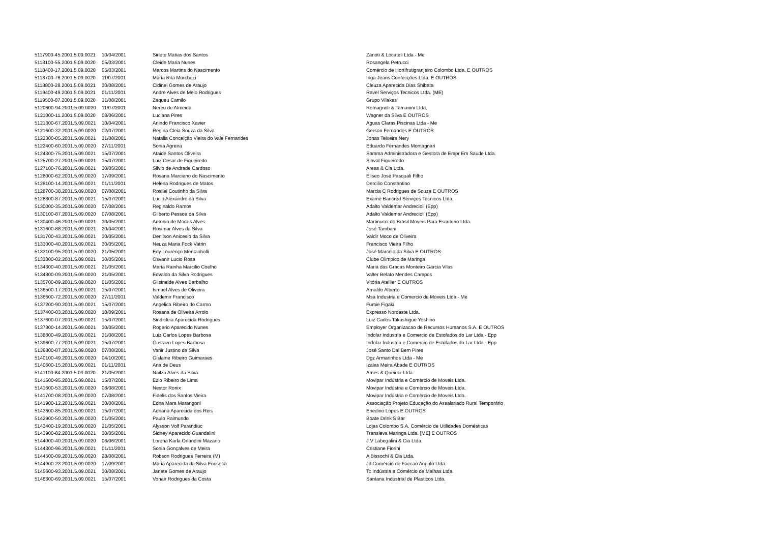| 5117900-45.2001.5.09.0021 | 10/04/2001 | Sirlete Matias dos Santos | Zanoti & Locateli Ltda - Me |
| 5118100-55.2001.5.09.0020 | 05/03/2001 | Cleide Maria Nunes | Rosangela Petrucci |
| 5118400-17.2001.5.09.0020 | 05/03/2001 | Marcos Martins do Nascimento | Comércio de Hortifrutigranjeiro Colombo Ltda. E OUTROS |
| 5118700-76.2001.5.09.0020 | 11/07/2001 | Maria Rita Morchezi | Inga Jeans Confecções Ltda. E OUTROS |
| 5118800-28.2001.5.09.0021 | 30/08/2001 | Cidinei Gomes de Araujo | Cleuza Aparecida Dias Shibata |
| 5119400-49.2001.5.09.0021 | 01/11/2001 | Andre Alves de Melo Rodrigues | Ravel Serviços Tecnicos Ltda. (ME) |
| 5119500-07.2001.5.09.0020 | 31/08/2001 | Zaqueu Camilo | Grupo Vilakas |
| 5120600-94.2001.5.09.0020 | 11/07/2001 | Nereu de Almeida | Romagnoli & Tamanini Ltda. |
| 5121000-11.2001.5.09.0020 | 08/06/2001 | Luciana Pires | Wagner da Silva E OUTROS |
| 5121300-67.2001.5.09.0021 | 10/04/2001 | Arlindo Francisco Xavier | Aguas Claras Piscinas Ltda - Me |
| 5121600-32.2001.5.09.0020 | 02/07/2001 | Regina Cleia Souza da Silva | Gerson Fernandes E OUTROS |
| 5122300-05.2001.5.09.0021 | 31/08/2001 | Natalia Conceição Vieira do Vale Fernandes | Jonas Teixeira Nery |
| 5122400-60.2001.5.09.0020 | 27/11/2001 | Sonia Agreira | Eduardo Fernandes Montagnari |
| 5124300-75.2001.5.09.0021 | 15/07/2001 | Ataide Santos Oliveira | Samma Administradora e Gestora de Empr Em Saude Ltda. |
| 5125700-27.2001.5.09.0021 | 15/07/2001 | Luiz Cesar de Figueiredo | Sinval Figueiredo |
| 5127100-76.2001.5.09.0021 | 30/05/2001 | Silvio de Andrade Cardoso | Areas & Cia Ltda. |
| 5128000-62.2001.5.09.0020 | 17/09/2001 | Rosana Marciano do Nascimento | Eliseo José Pasquali Filho |
| 5128100-14.2001.5.09.0021 | 01/11/2001 | Helena Rodrigues de Matos | Dercilio Constantino |
| 5128700-38.2001.5.09.0020 | 07/08/2001 | Rosilei Coutinho da Silva | Marcia C Rodrigues de Souza E OUTROS |
| 5128800-87.2001.5.09.0021 | 15/07/2001 | Lucio Alexandre da Silva | Exame Bancred Serviços Tecnicos Ltda. |
| 5130000-35.2001.5.09.0020 | 07/08/2001 | Reginaldo Ramos | Adalto Valdemar Andrecioli (Epp) |
| 5130100-87.2001.5.09.0020 | 07/08/2001 | Gilberto Pessoa da Silva | Adalto Valdemar Andrecioli (Epp) |
| 5130400-46.2001.5.09.0021 | 30/05/2001 | Antonio de Morais Alves | Martinucci do Brasil Moveis Para Escritorio Ltda. |
| 5131600-88.2001.5.09.0021 | 20/04/2001 | Rosimar Alves da Silva | José Tambani |
| 5131700-43.2001.5.09.0021 | 30/05/2001 | Denilson Anicesio da Silva | Valdir Moco de Oliveira |
| 5133000-40.2001.5.09.0021 | 30/05/2001 | Neuza Maria Fock Vatrin | Francisco Vieira Filho |
| 5133100-95.2001.5.09.0020 | 21/05/2001 | Edy Lourenço Montanholli | José Marcelo da Silva E OUTROS |
| 5133300-02.2001.5.09.0021 | 30/05/2001 | Osvanir Lucio Rosa | Clube Olimpico de Maringa |
| 5134300-40.2001.5.09.0021 | 21/05/2001 | Maria Rainha Marcilio Coelho | Maria das Gracas Monteiro Garcia Vilas |
| 5134800-09.2001.5.09.0020 | 21/05/2001 | Edvaldo da Silva Rodrigues | Valter Belato Mendes Campos |
| 5135700-89.2001.5.09.0020 | 01/05/2001 | Gilsineide Alves Barbalho | Vitória Atellier E OUTROS |
| 5136500-17.2001.5.09.0021 | 15/07/2001 | Ismael Alves de Oliveira | Arnaldo Alberto |
| 5136600-72.2001.5.09.0020 | 27/11/2001 | Valdemir Francisco | Msa Industria e Comercio de Moveis Ltda - Me |
| 5137200-90.2001.5.09.0021 | 15/07/2001 | Angelica Ribeiro do Carmo | Fumie Figaki |
| 5137400-03.2001.5.09.0020 | 18/09/2001 | Rosana de Oliveira Arroio | Expresso Nordeste Ltda. |
| 5137600-07.2001.5.09.0021 | 15/07/2001 | Sindicleia Aparecida Rodrigues | Luiz Carlos Takashigue Yoshino |
| 5137800-14.2001.5.09.0021 | 30/05/2001 | Rogerio Aparecido Nunes | Employer Organizacao de Recursos Humanos S.A. E OUTROS |
| 5138800-49.2001.5.09.0021 | 31/08/2001 | Luiz Carlos Lopes Barbosa | Indolar Industria e Comercio de Estofados do Lar Ltda - Epp |
| 5139600-77.2001.5.09.0021 | 15/07/2001 | Gustavo Lopes Barbosa | Indolar Industria e Comercio de Estofados do Lar Ltda - Epp |
| 5139800-87.2001.5.09.0020 | 07/08/2001 | Vanir Justino da Silva | José Santo Dal Bem Pires |
| 5140100-49.2001.5.09.0020 | 04/10/2001 | Gislaine Ribeiro Guimaraes | Dgz Armarinhos Ltda - Me |
| 5140600-15.2001.5.09.0021 | 01/11/2001 | Ana de Deus | Izaias Meira Abade E OUTROS |
| 5141100-84.2001.5.09.0020 | 21/05/2001 | Nailza Alves da Silva | Ames & Queiroz Ltda. |
| 5141500-95.2001.5.09.0021 | 15/07/2001 | Ezio Ribeiro de Lima | Movipar Indústria e Comércio de Moveis Ltda. |
| 5141600-53.2001.5.09.0020 | 08/08/2001 | Nestor Ronix | Movipar Indústria e Comércio de Moveis Ltda. |
| 5141700-08.2001.5.09.0020 | 07/08/2001 | Fidelis dos Santos Vieira | Movipar Indústria e Comércio de Moveis Ltda. |
| 5141900-12.2001.5.09.0021 | 30/08/2001 | Edna Mara Marangoni | Associação Projeto Educação do Assalariado Rural Temporário |
| 5142600-85.2001.5.09.0021 | 15/07/2001 | Adriana Aparecida dos Reis | Enedino Lopes E OUTROS |
| 5142900-50.2001.5.09.0020 | 01/05/2001 | Paulo Raimundo | Boate Drink'S Bar |
| 5143400-19.2001.5.09.0020 | 21/05/2001 | Alysson Volf Parandiuc | Lojas Colombo S.A. Comércio de Utilidades Domésticas |
| 5143900-82.2001.5.09.0021 | 30/05/2001 | Sidney Aparecido Guandalini | Transleva Maringa Ltda. [ME] E OUTROS |
| 5144000-40.2001.5.09.0020 | 06/06/2001 | Lorena Karla Orlandini Mazario | J V Labegalini & Cia Ltda. |
| 5144300-96.2001.5.09.0021 | 01/11/2001 | Sonia Gonçalves de Meira | Cristiane Fiorini |
| 5144500-09.2001.5.09.0020 | 28/08/2001 | Robson Rodrigues Ferreira (M) | A Bissochi & Cia Ltda. |
| 5144900-23.2001.5.09.0020 | 17/09/2001 | Maria Aparecida da Silva Fonseca | Jd Comércio de Faccao Angulo Ltda. |
| 5145600-93.2001.5.09.0021 | 30/08/2001 | Janete Gomes de Araujo | Tc Indústria e Comércio de Malhas Ltda. |
| 5146300-69.2001.5.09.0021 | 15/07/2001 | Vonair Rodrigues da Costa | Santana Industrial de Plasticos Ltda. |